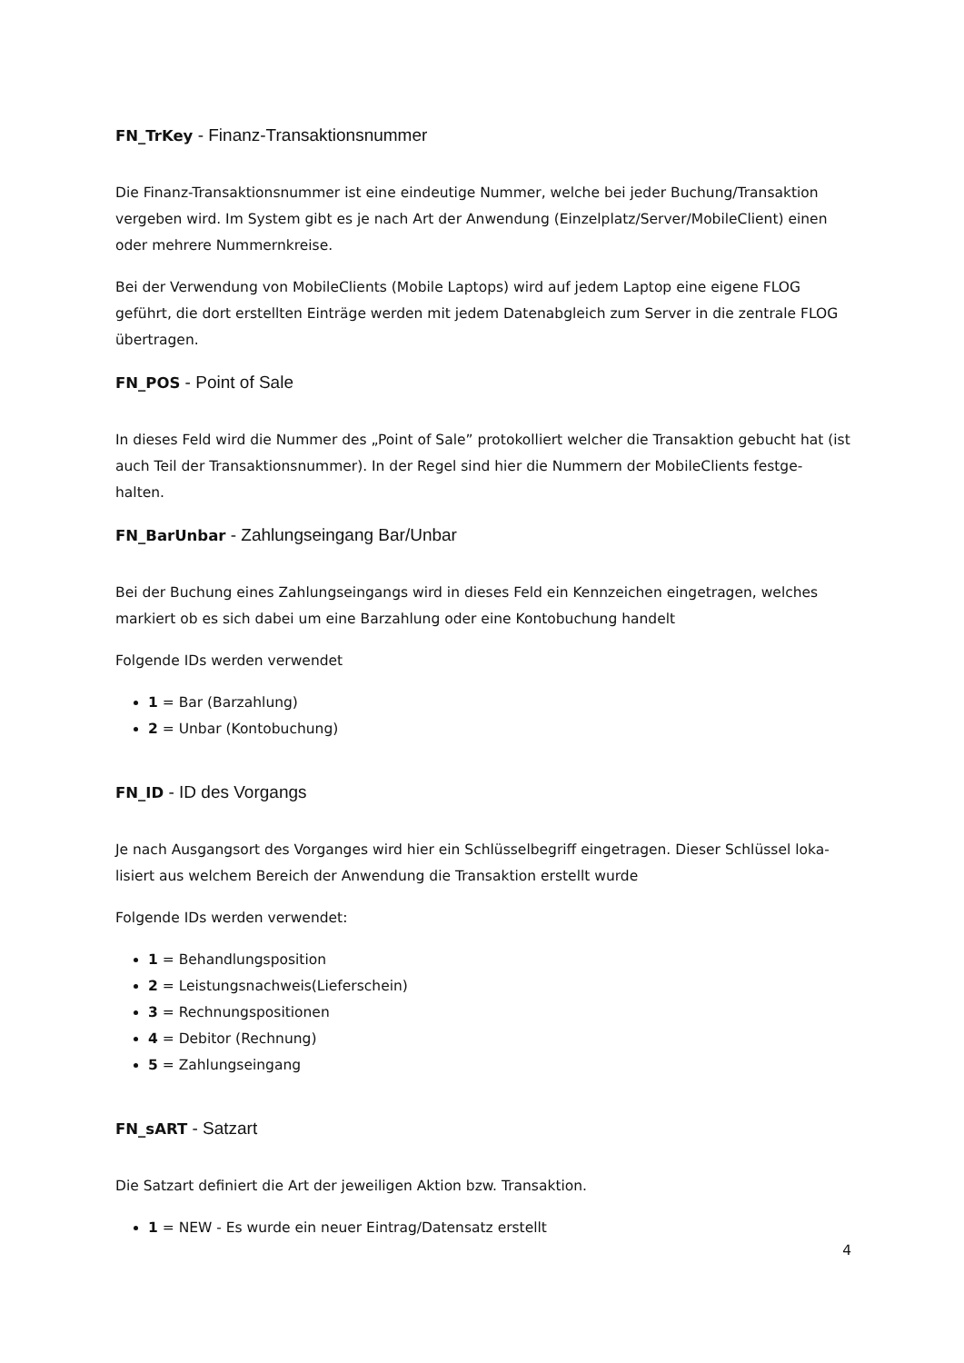FN_TrKey - Finanz-Transaktionsnummer
Die Finanz-Transaktionsnummer ist eine eindeutige Nummer, welche bei jeder Buchung/Transaktion vergeben wird. Im System gibt es je nach Art der Anwendung (Einzelplatz/Server/MobileClient) einen oder mehrere Nummernkreise.
Bei der Verwendung von MobileClients (Mobile Laptops) wird auf jedem Laptop eine eigene FLOG geführt, die dort erstellten Einträge werden mit jedem Datenabgleich zum Server in die zentrale FLOG übertragen.
FN_POS - Point of Sale
In dieses Feld wird die Nummer des „Point of Sale” protokolliert welcher die Transaktion gebucht hat (ist auch Teil der Transaktionsnummer). In der Regel sind hier die Nummern der MobileClients festge-halten.
FN_BarUnbar - Zahlungseingang Bar/Unbar
Bei der Buchung eines Zahlungseingangs wird in dieses Feld ein Kennzeichen eingetragen, welches markiert ob es sich dabei um eine Barzahlung oder eine Kontobuchung handelt
Folgende IDs werden verwendet
1 = Bar (Barzahlung)
2 = Unbar (Kontobuchung)
FN_ID - ID des Vorgangs
Je nach Ausgangsort des Vorganges wird hier ein Schlüsselbegriff eingetragen. Dieser Schlüssel loka-lisiert aus welchem Bereich der Anwendung die Transaktion erstellt wurde
Folgende IDs werden verwendet:
1 = Behandlungsposition
2 = Leistungsnachweis(Lieferschein)
3 = Rechnungspositionen
4 = Debitor (Rechnung)
5 = Zahlungseingang
FN_sART - Satzart
Die Satzart definiert die Art der jeweiligen Aktion bzw. Transaktion.
1 = NEW - Es wurde ein neuer Eintrag/Datensatz erstellt
4